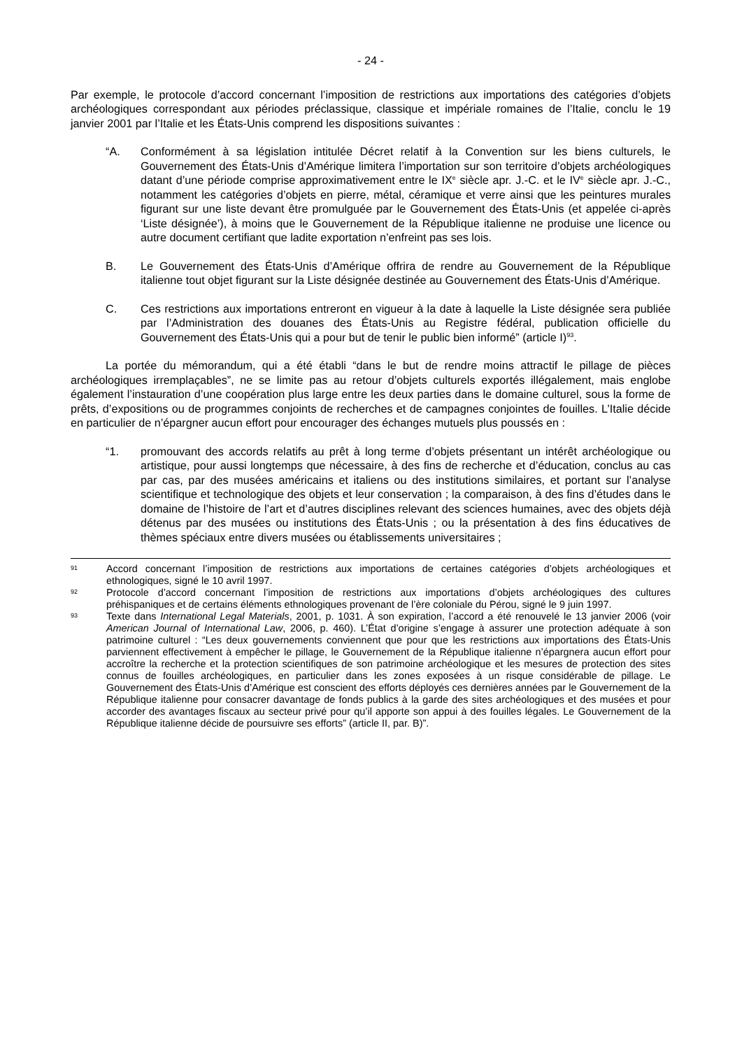- 24 -
Par exemple, le protocole d’accord concernant l’imposition de restrictions aux importations des catégories d’objets archéologiques correspondant aux périodes préclassique, classique et impériale romaines de l’Italie, conclu le 19 janvier 2001 par l’Italie et les États-Unis comprend les dispositions suivantes :
“A. Conformément à sa législation intitulée Décret relatif à la Convention sur les biens culturels, le Gouvernement des États-Unis d’Amérique limitera l’importation sur son territoire d’objets archéologiques datant d’une période comprise approximativement entre le IX<sup>e</sup> siècle apr. J.-C. et le IV<sup>e</sup> siècle apr. J.-C., notamment les catégories d’objets en pierre, métal, céramique et verre ainsi que les peintures murales figurant sur une liste devant être promulguée par le Gouvernement des États-Unis (et appelée ci-après ‘Liste désignée’), à moins que le Gouvernement de la République italienne ne produise une licence ou autre document certifiant que ladite exportation n’enfreint pas ses lois.
B. Le Gouvernement des États-Unis d’Amérique offrira de rendre au Gouvernement de la République italienne tout objet figurant sur la Liste désignée destinée au Gouvernement des États-Unis d’Amérique.
C. Ces restrictions aux importations entreront en vigueur à la date à laquelle la Liste désignée sera publiée par l’Administration des douanes des États-Unis au Registre fédéral, publication officielle du Gouvernement des États-Unis qui a pour but de tenir le public bien informé” (article I)<sup>93</sup>.
La portée du mémorandum, qui a été établi “dans le but de rendre moins attractif le pillage de pièces archéologiques irremplaçables”, ne se limite pas au retour d’objets culturels exportés illégalement, mais englobe également l’instauration d’une coopération plus large entre les deux parties dans le domaine culturel, sous la forme de prêts, d’expositions ou de programmes conjoints de recherches et de campagnes conjointes de fouilles. L’Italie décide en particulier de n’épargner aucun effort pour encourager des échanges mutuels plus poussés en :
“1. promouvant des accords relatifs au prêt à long terme d’objets présentant un intérêt archéologique ou artistique, pour aussi longtemps que nécessaire, à des fins de recherche et d’éducation, conclus au cas par cas, par des musées américains et italiens ou des institutions similaires, et portant sur l’analyse scientifique et technologique des objets et leur conservation ; la comparaison, à des fins d’études dans le domaine de l’histoire de l’art et d’autres disciplines relevant des sciences humaines, avec des objets déjà détenus par des musées ou institutions des États-Unis ; ou la présentation à des fins éducatives de thèmes spéciaux entre divers musées ou établissements universitaires ;
91
Accord concernant l’imposition de restrictions aux importations de certaines catégories d’objets archéologiques et ethnologiques, signé le 10 avril 1997.
92
Protocole d’accord concernant l’imposition de restrictions aux importations d’objets archéologiques des cultures préhispaniques et de certains éléments ethnologiques provenant de l’ère coloniale du Pérou, signé le 9 juin 1997.
93
Texte dans International Legal Materials, 2001, p. 1031. À son expiration, l’accord a été renouvelé le 13 janvier 2006 (voir American Journal of International Law, 2006, p. 460). L’État d’origine s’engage à assurer une protection adéquate à son patrimoine culturel : “Les deux gouvernements conviennent que pour que les restrictions aux importations des États-Unis parviennent effectivement à empêcher le pillage, le Gouvernement de la République italienne n’épargnera aucun effort pour accroître la recherche et la protection scientifiques de son patrimoine archéologique et les mesures de protection des sites connus de fouilles archéologiques, en particulier dans les zones exposées à un risque considérable de pillage. Le Gouvernement des États-Unis d’Amérique est conscient des efforts déployés ces dernières années par le Gouvernement de la République italienne pour consacrer davantage de fonds publics à la garde des sites archéologiques et des musées et pour accorder des avantages fiscaux au secteur privé pour qu’il apporte son appui à des fouilles légales. Le Gouvernement de la République italienne décide de poursuivre ses efforts” (article II, par. B)”.